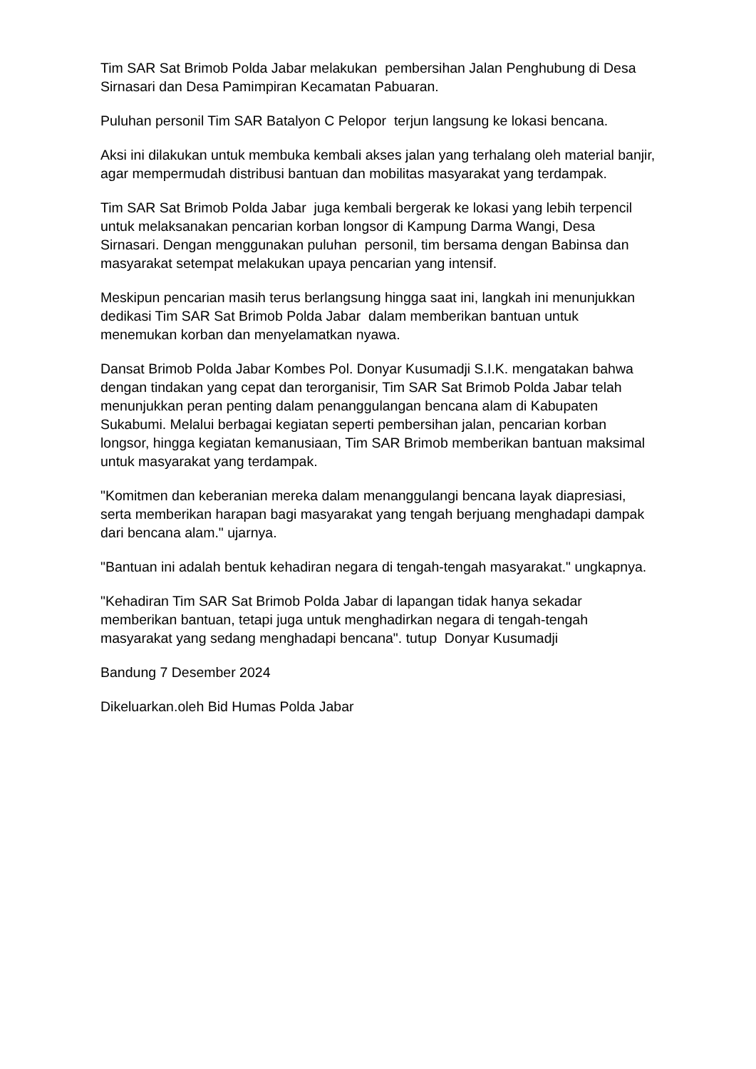Tim SAR Sat Brimob Polda Jabar melakukan pembersihan Jalan Penghubung di Desa Sirnasari dan Desa Pamimpiran Kecamatan Pabuaran.
Puluhan personil Tim SAR Batalyon C Pelopor terjun langsung ke lokasi bencana.
Aksi ini dilakukan untuk membuka kembali akses jalan yang terhalang oleh material banjir, agar mempermudah distribusi bantuan dan mobilitas masyarakat yang terdampak.
Tim SAR Sat Brimob Polda Jabar juga kembali bergerak ke lokasi yang lebih terpencil untuk melaksanakan pencarian korban longsor di Kampung Darma Wangi, Desa Sirnasari. Dengan menggunakan puluhan personil, tim bersama dengan Babinsa dan masyarakat setempat melakukan upaya pencarian yang intensif.
Meskipun pencarian masih terus berlangsung hingga saat ini, langkah ini menunjukkan dedikasi Tim SAR Sat Brimob Polda Jabar dalam memberikan bantuan untuk menemukan korban dan menyelamatkan nyawa.
Dansat Brimob Polda Jabar Kombes Pol. Donyar Kusumadji S.I.K. mengatakan bahwa dengan tindakan yang cepat dan terorganisir, Tim SAR Sat Brimob Polda Jabar telah menunjukkan peran penting dalam penanggulangan bencana alam di Kabupaten Sukabumi. Melalui berbagai kegiatan seperti pembersihan jalan, pencarian korban longsor, hingga kegiatan kemanusiaan, Tim SAR Brimob memberikan bantuan maksimal untuk masyarakat yang terdampak.
"Komitmen dan keberanian mereka dalam menanggulangi bencana layak diapresiasi, serta memberikan harapan bagi masyarakat yang tengah berjuang menghadapi dampak dari bencana alam." ujarnya.
"Bantuan ini adalah bentuk kehadiran negara di tengah-tengah masyarakat." ungkapnya.
"Kehadiran Tim SAR Sat Brimob Polda Jabar di lapangan tidak hanya sekadar memberikan bantuan, tetapi juga untuk menghadirkan negara di tengah-tengah masyarakat yang sedang menghadapi bencana". tutup Donyar Kusumadji
Bandung 7 Desember 2024
Dikeluarkan.oleh Bid Humas Polda Jabar